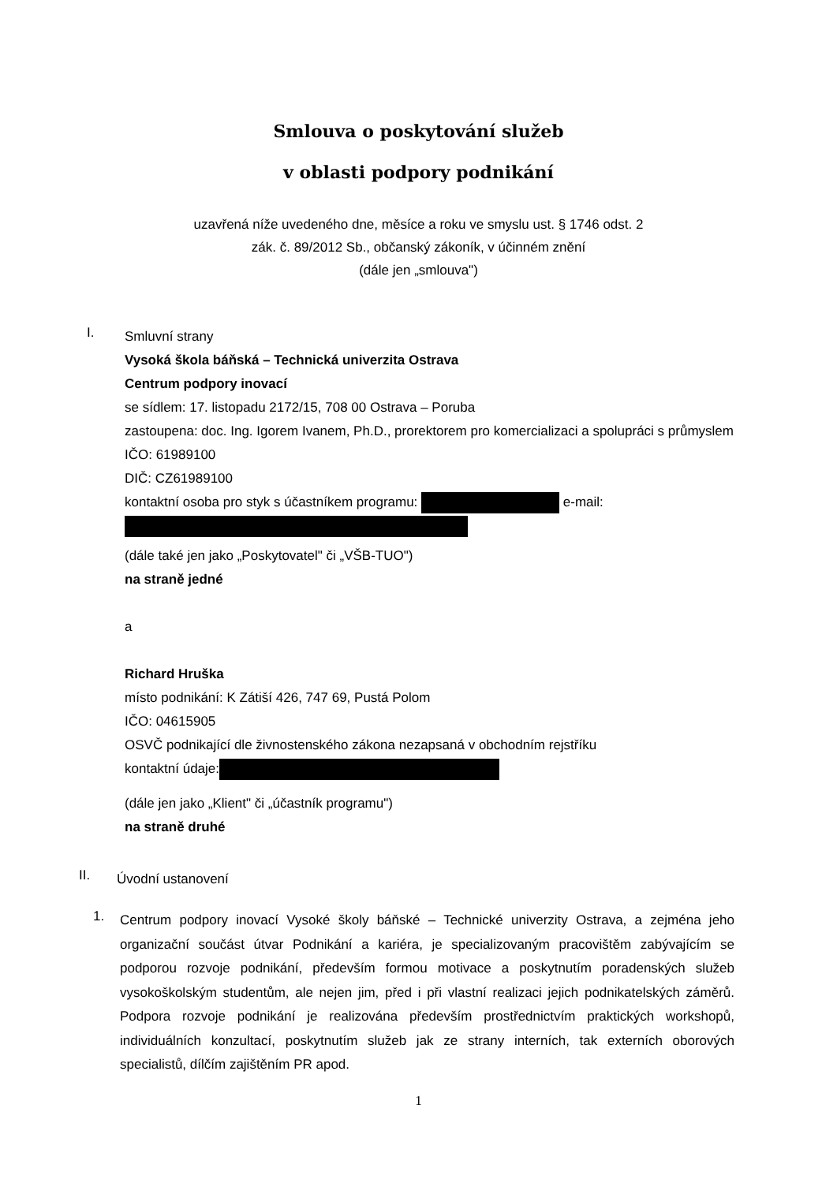Smlouva o poskytování služeb
v oblasti podpory podnikání
uzavřená níže uvedeného dne, měsíce a roku ve smyslu ust. § 1746 odst. 2
zák. č. 89/2012 Sb., občanský zákoník, v účinném znění
(dále jen „smlouva")
I.
Smluvní strany
Vysoká škola báňská – Technická univerzita Ostrava
Centrum podpory inovací
se sídlem: 17. listopadu 2172/15, 708 00 Ostrava – Poruba
zastoupena: doc. Ing. Igorem Ivanem, Ph.D., prorektorem pro komercializaci a spolupráci s průmyslem
IČO: 61989100
DIČ: CZ61989100
kontaktní osoba pro styk s účastníkem programu: e-mail:
(dále také jen jako „Poskytovatel" či „VŠB-TUO")
na straně jedné
a
Richard Hruška
místo podnikání: K Zátiší 426, 747 69, Pustá Polom
IČO: 04615905
OSVČ podnikající dle živnostenského zákona nezapsaná v obchodním rejstříku
kontaktní údaje:
(dále jen jako „Klient" či „účastník programu")
na straně druhé
II.
Úvodní ustanovení
1.
Centrum podpory inovací Vysoké školy báňské – Technické univerzity Ostrava, a zejména jeho organizační součást útvar Podnikání a kariéra, je specializovaným pracovištěm zabývajícím se podporou rozvoje podnikání, především formou motivace a poskytnutím poradenských služeb vysokoškolským studentům, ale nejen jim, před i při vlastní realizaci jejich podnikatelských záměrů. Podpora rozvoje podnikání je realizována především prostřednictvím praktických workshopů, individuálních konzultací, poskytnutím služeb jak ze strany interních, tak externích oborových specialistů, dílčím zajištěním PR apod.
1